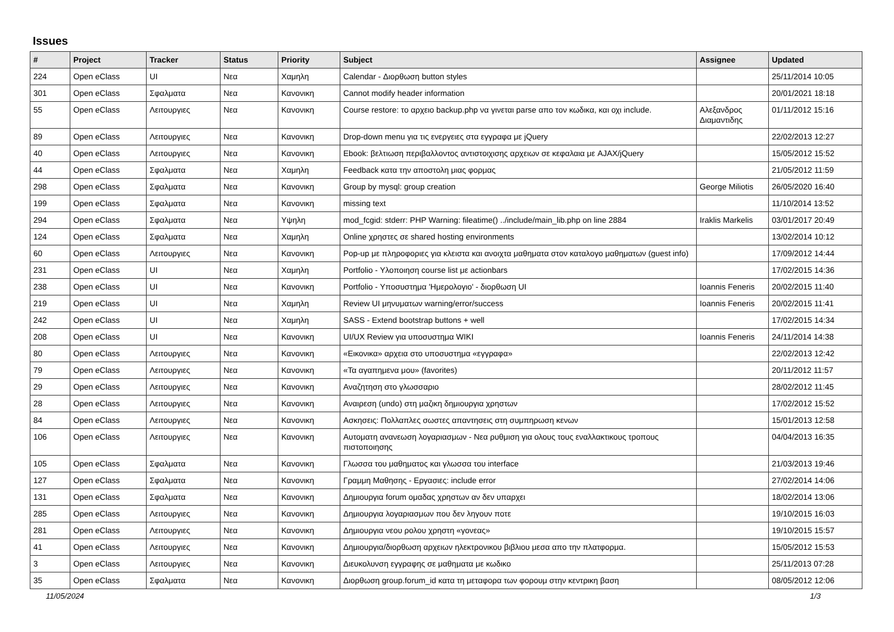Issues
| # | Project | Tracker | Status | Priority | Subject | Assignee | Updated |
| --- | --- | --- | --- | --- | --- | --- | --- |
| 224 | Open eClass | UI | Νεα | Χαμηλη | Calendar - Διορθωση button styles | | 25/11/2014 10:05 |
| 301 | Open eClass | Σφαλματα | Νεα | Κανονικη | Cannot modify header information | | 20/01/2021 18:18 |
| 55 | Open eClass | Λειτουργιες | Νεα | Κανονικη | Course restore: το αρχειο backup.php να γινεται parse απο τον κωδικα, και οχι include. | Αλεξανδρος Διαμαντιδης | 01/11/2012 15:16 |
| 89 | Open eClass | Λειτουργιες | Νεα | Κανονικη | Drop-down menu για τις ενεργειες στα εγγραφα με jQuery | | 22/02/2013 12:27 |
| 40 | Open eClass | Λειτουργιες | Νεα | Κανονικη | Ebook: βελτιωση περιβαλλοντος αντιστοιχισης αρχειων σε κεφαλαια με AJAX/jQuery | | 15/05/2012 15:52 |
| 44 | Open eClass | Σφαλματα | Νεα | Χαμηλη | Feedback κατα την αποστολη μιας φορμας | | 21/05/2012 11:59 |
| 298 | Open eClass | Σφαλματα | Νεα | Κανονικη | Group by mysql: group creation | George Miliotis | 26/05/2020 16:40 |
| 199 | Open eClass | Σφαλματα | Νεα | Κανονικη | missing text | | 11/10/2014 13:52 |
| 294 | Open eClass | Σφαλματα | Νεα | Υψηλη | mod_fcgid: stderr: PHP Warning: fileatime() ../include/main_lib.php on line 2884 | Iraklis Markelis | 03/01/2017 20:49 |
| 124 | Open eClass | Σφαλματα | Νεα | Χαμηλη | Online χρηστες σε shared hosting environments | | 13/02/2014 10:12 |
| 60 | Open eClass | Λειτουργιες | Νεα | Κανονικη | Pop-up με πληροφοριες για κλειστα και ανοιχτα μαθηματα στον καταλογο μαθηματων (guest info) | | 17/09/2012 14:44 |
| 231 | Open eClass | UI | Νεα | Χαμηλη | Portfolio - Υλοποιηση course list με actionbars | | 17/02/2015 14:36 |
| 238 | Open eClass | UI | Νεα | Κανονικη | Portfolio - Υποσυστημα 'Ημερολογιο' - διορθωση UI | Ioannis Feneris | 20/02/2015 11:40 |
| 219 | Open eClass | UI | Νεα | Χαμηλη | Review UI μηνυματων warning/error/success | Ioannis Feneris | 20/02/2015 11:41 |
| 242 | Open eClass | UI | Νεα | Χαμηλη | SASS - Extend bootstrap buttons + well | | 17/02/2015 14:34 |
| 208 | Open eClass | UI | Νεα | Κανονικη | UI/UX Review για υποσυστημα WIKI | Ioannis Feneris | 24/11/2014 14:38 |
| 80 | Open eClass | Λειτουργιες | Νεα | Κανονικη | «Εικονικα» αρχεια στο υποσυστημα «εγγραφα» | | 22/02/2013 12:42 |
| 79 | Open eClass | Λειτουργιες | Νεα | Κανονικη | «Τα αγαπημενα μου» (favorites) | | 20/11/2012 11:57 |
| 29 | Open eClass | Λειτουργιες | Νεα | Κανονικη | Αναζητηση στο γλωσσαριο | | 28/02/2012 11:45 |
| 28 | Open eClass | Λειτουργιες | Νεα | Κανονικη | Αναιρεση (undo) στη μαζικη δημιουργια χρηστων | | 17/02/2012 15:52 |
| 84 | Open eClass | Λειτουργιες | Νεα | Κανονικη | Ασκησεις: Πολλαπλες σωστες απαντησεις στη συμπηρωση κενων | | 15/01/2013 12:58 |
| 106 | Open eClass | Λειτουργιες | Νεα | Κανονικη | Αυτοματη ανανεωση λογαριασμων - Νεα ρυθμιση για ολους τους εναλλακτικους τροπους πιστοποιησης | | 04/04/2013 16:35 |
| 105 | Open eClass | Σφαλματα | Νεα | Κανονικη | Γλωσσα του μαθηματος και γλωσσα του interface | | 21/03/2013 19:46 |
| 127 | Open eClass | Σφαλματα | Νεα | Κανονικη | Γραμμη Μαθησης - Εργασιες: include error | | 27/02/2014 14:06 |
| 131 | Open eClass | Σφαλματα | Νεα | Κανονικη | Δημιουργια forum ομαδας χρηστων αν δεν υπαρχει | | 18/02/2014 13:06 |
| 285 | Open eClass | Λειτουργιες | Νεα | Κανονικη | Δημιουργια λογαριασμων που δεν ληγουν ποτε | | 19/10/2015 16:03 |
| 281 | Open eClass | Λειτουργιες | Νεα | Κανονικη | Δημιουργια νεου ρολου χρηστη «γονεας» | | 19/10/2015 15:57 |
| 41 | Open eClass | Λειτουργιες | Νεα | Κανονικη | Δημιουργια/διορθωση αρχειων ηλεκτρονικου βιβλιου μεσα απο την πλατφορμα. | | 15/05/2012 15:53 |
| 3 | Open eClass | Λειτουργιες | Νεα | Κανονικη | Διευκολυνση εγγραφης σε μαθηματα με κωδικο | | 25/11/2013 07:28 |
| 35 | Open eClass | Σφαλματα | Νεα | Κανονικη | Διορθωση group.forum_id κατα τη μεταφορα των φορουμ στην κεντρικη βαση | | 08/05/2012 12:06 |
11/05/2024 1/3